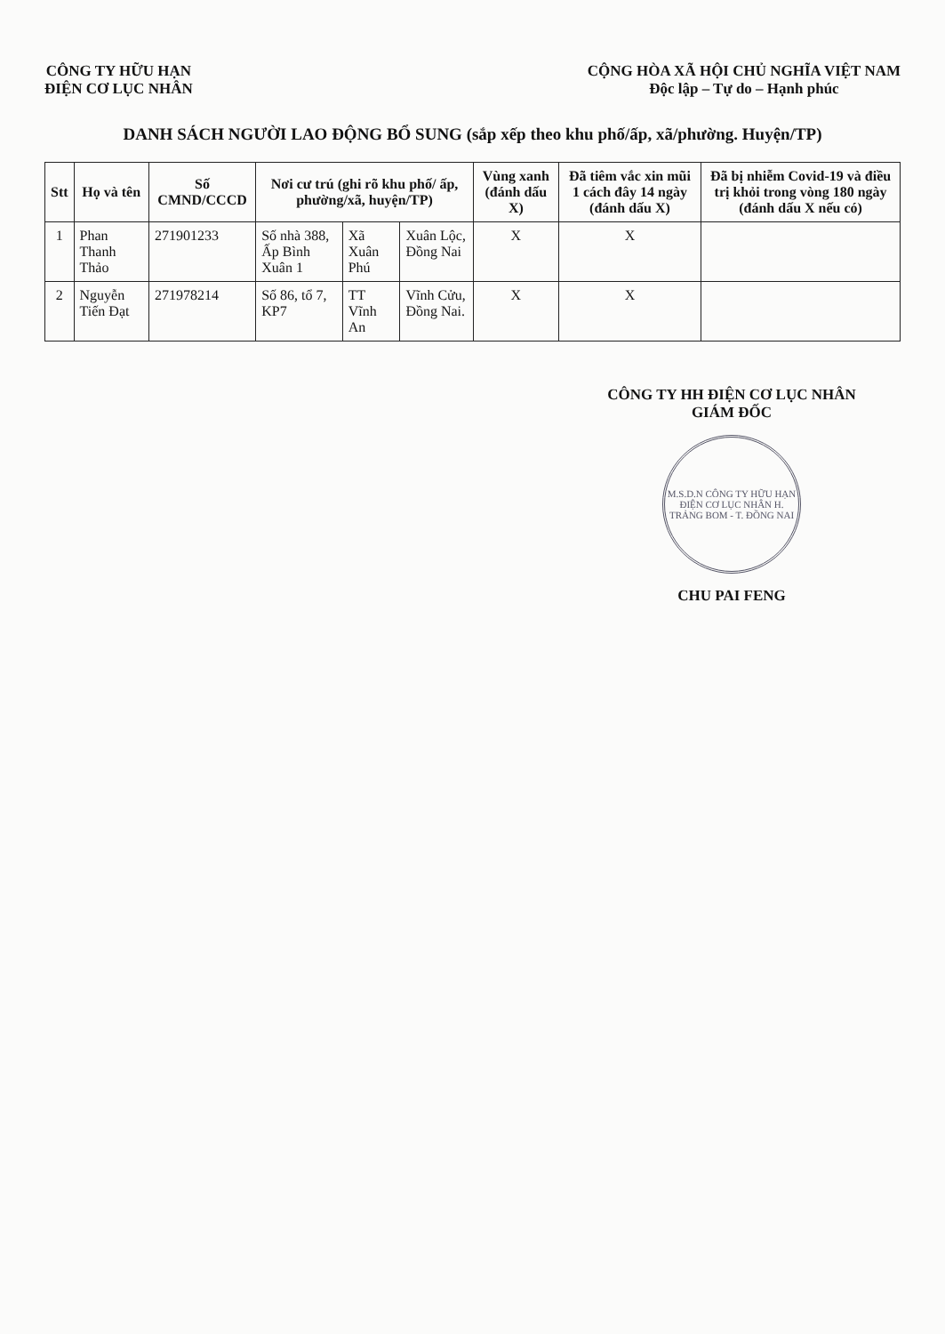CÔNG TY HỮU HẠN
ĐIỆN CƠ LỤC NHÂN
CỘNG HÒA XÃ HỘI CHỦ NGHĨA VIỆT NAM
Độc lập – Tự do – Hạnh phúc
DANH SÁCH NGƯỜI LAO ĐỘNG BỔ SUNG (sắp xếp theo khu phố/ấp, xã/phường. Huyện/TP)
| Stt | Họ và tên | Số CMND/CCCD | Nơi cư trú (ghi rõ khu phố/ ấp, phường/xã, huyện/TP) | | | Vùng xanh (đánh dấu X) | Đã tiêm vắc xin mũi 1 cách đây 14 ngày (đánh dấu X) | Đã bị nhiễm Covid-19 và điều trị khỏi trong vòng 180 ngày (đánh dấu X nếu có) |
| --- | --- | --- | --- | --- | --- | --- | --- | --- |
| 1 | Phan Thanh Thảo | 271901233 | Số nhà 388, Ấp Bình Xuân 1 | Xã Xuân Phú | Xuân Lộc, Đồng Nai | X | X | |
| 2 | Nguyễn Tiến Đạt | 271978214 | Số 86, tổ 7, KP7 | TT Vĩnh An | Vĩnh Cửu, Đồng Nai. | X | X | |
CÔNG TY HH ĐIỆN CƠ LỤC NHÂN
GIÁM ĐỐC
M.S.D.N CÔNG TY HỮU HẠN ĐIỆN CƠ LỤC NHÂN H. TRẢNG BOM - T. ĐỒNG NAI
CHU PAI FENG